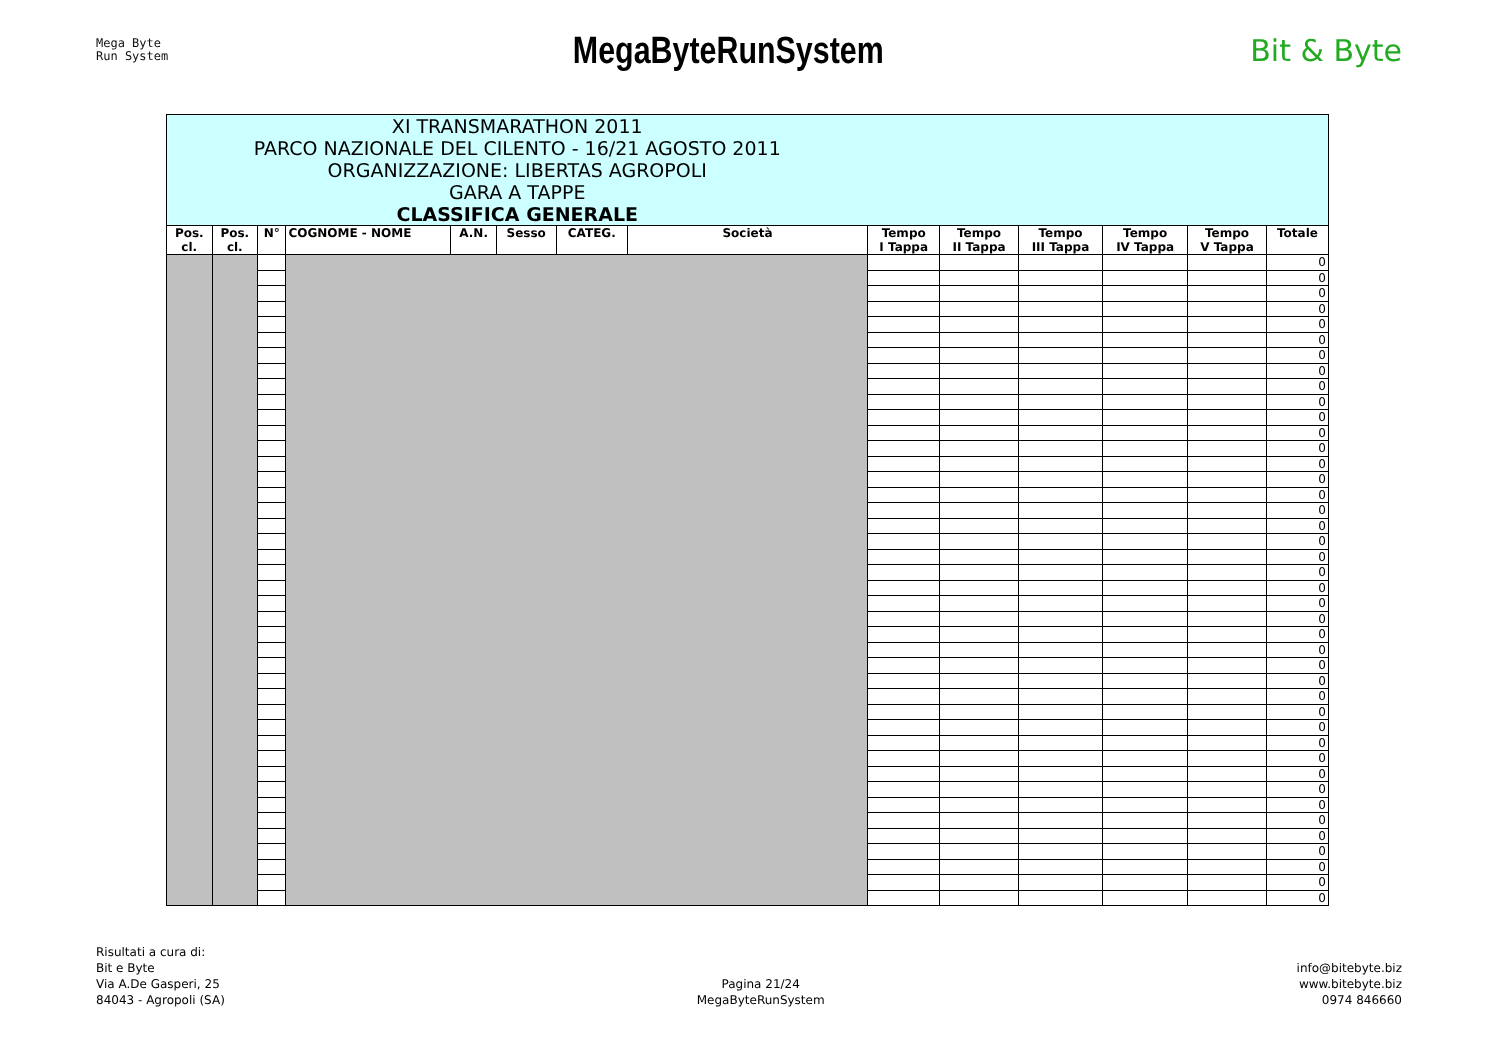Mega Byte
Run System
MegaByteRunSystem
Bit & Byte
| XI TRANSMARATHON 2011 PARCO NAZIONALE DEL CILENTO - 16/21 AGOSTO 2011 ORGANIZZAZIONE: LIBERTAS AGROPOLI GARA A TAPPE CLASSIFICA GENERALE | | | | | | | | | | | | | |
| Pos. cl. | Pos. cl. | N° | COGNOME - NOME | A.N. | Sesso | CATEG. | Società | Tempo I Tappa | Tempo II Tappa | Tempo III Tappa | Tempo IV Tappa | Tempo V Tappa | Totale |
| | | | | | | | | | | | | | 0 |
| | | | | | | | | | | | | | 0 |
| | | | | | | | | | | | | | 0 |
| | | | | | | | | | | | | | 0 |
| | | | | | | | | | | | | | 0 |
| | | | | | | | | | | | | | 0 |
| | | | | | | | | | | | | | 0 |
| | | | | | | | | | | | | | 0 |
| | | | | | | | | | | | | | 0 |
| | | | | | | | | | | | | | 0 |
| | | | | | | | | | | | | | 0 |
| | | | | | | | | | | | | | 0 |
| | | | | | | | | | | | | | 0 |
| | | | | | | | | | | | | | 0 |
| | | | | | | | | | | | | | 0 |
| | | | | | | | | | | | | | 0 |
| | | | | | | | | | | | | | 0 |
| | | | | | | | | | | | | | 0 |
| | | | | | | | | | | | | | 0 |
| | | | | | | | | | | | | | 0 |
| | | | | | | | | | | | | | 0 |
| | | | | | | | | | | | | | 0 |
| | | | | | | | | | | | | | 0 |
| | | | | | | | | | | | | | 0 |
| | | | | | | | | | | | | | 0 |
| | | | | | | | | | | | | | 0 |
| | | | | | | | | | | | | | 0 |
| | | | | | | | | | | | | | 0 |
| | | | | | | | | | | | | | 0 |
| | | | | | | | | | | | | | 0 |
| | | | | | | | | | | | | | 0 |
| | | | | | | | | | | | | | 0 |
| | | | | | | | | | | | | | 0 |
| | | | | | | | | | | | | | 0 |
| | | | | | | | | | | | | | 0 |
| | | | | | | | | | | | | | 0 |
| | | | | | | | | | | | | | 0 |
| | | | | | | | | | | | | | 0 |
| | | | | | | | | | | | | | 0 |
| | | | | | | | | | | | | | 0 |
| | | | | | | | | | | | | | 0 |
| | | | | | | | | | | | | | 0 |
Risultati a cura di:
Bit e Byte
Via A.De Gasperi, 25
84043 - Agropoli (SA)
Pagina 21/24
MegaByteRunSystem
info@bitebyte.biz
www.bitebyte.biz
0974 846660